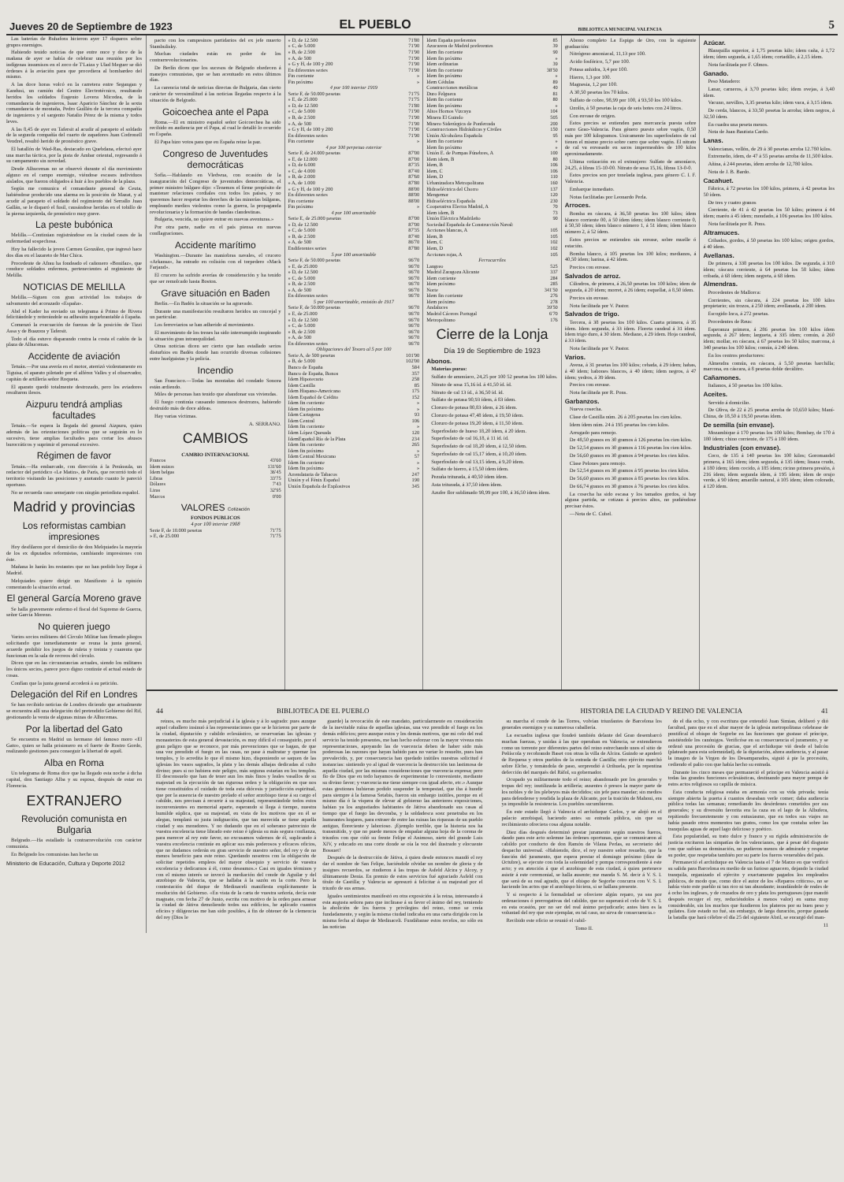Jueves 20 de Septiembre de 1923 EL PUEBLO BIBLIOTECA MUNICIPAL VALENCIA 5
Las baterías de Buhafora hicieron ayer 17 disparos sobre grupos enemigos.
Habiendo tenido noticias de que entre once y doce de la mañana de ayer se había de celebrar una reunión por los indígenas insumisos en el zoco de T'Laiza y Ulad Meguer se dió órdenes á la aviación para que procediera al bombardeo del mismo.
A las doce horas volcó en la carretera entre Segangan y Kandusi, un camión del Centro Electrotécnico, resultando heridos los soldados Eugenio Lovera Micodea, de la comandancia de ingenieros, Isaac Aparicio Sánchez de la sexta comandancia de montaña, Pedro Guillén de la tercera compañía de ingenieros y el sargento Natalio Pérez de la misma y todos leves.
A las 8,45 de ayer en Tafersit al acudir al parapeto el soldado de la segunda compañía del cuarto de zapadores Juan Codronell Vendrel, resultó herido de pronóstico grave.
El batallón de Wad-Ras, destacado en Quebdana, efectuó ayer una marcha táctica, por la pista de Ambar oriental, regresando á su campamento sin novedad.
Desde Alhucemas no se observó durante el día movimiento alguno en el campo enemigo, viéndose escasos individuos aislados, que fueron obligados á huir á los pueblos de la plaza.
Según me comunica el comandante general de Ceuta, habiéndose producido una alarma en la posición de Mazat, y al acudir al parapeto el soldado del regimiento del Serrallo Juan Gallán, se le disparó el fusil, causándose heridas en el tobillo de la pierna izquierda, de pronóstico muy grave.
La peste bubónica
Melilla.—Continúan registrándose en la ciudad casos de la enfermedad sospechosa.
Hoy ha fallecido la joven Carmen González, que ingresó hace dos días en el lazareto de Mar Chica.
Procedente de Afrau ha fondeado el cañonero «Bonifaz», que conduce soldados enfermos, pertenecientes al regimiento de Melilla.
NOTICIAS DE MELILLA
Melilla.—Siguen con gran actividad los trabajos de salvamento del acorazado «España».
Abd el Kader ha enviado un telegrama á Primo de Rivera felicitándole y reiterándole su adhesión inquebrantable á España.
Comenzó la evacuación de fuerzas de la posición de Tizzi Assa y de Buazora y Tafersit.
Todo el día estuvo disparando contra la costa el cañón de la plaza de Alhucemas.
Accidente de aviación
Tetuán.—Por una avería en el motor, aterrizó violentamente en Tiguisa, el aparato pilotado por el alférez Valles y el observador, capitán de artillería señor Roqueta.
El aparato quedó totalmente destrozado, pero los aviadores resultaron ilesos.
Aizpuru tendrá amplias facultades
Tetuán.—Se espera la llegada del general Aizpuru, quien además de las orientaciones políticas que se seguirán en lo sucesivo, tiene amplias facultades para cortar los abusos burocráticos y suprimir el personal excesivo.
Régimen de favor
Tetuán.—Ha embarcado, con dirección á la Península, un redactor del periódico «Le Matin», de París, que recorrió todo el territorio visitando las posiciones y anotando cuanto le pareció oportuno.
No se recuerda caso semejante con ningún periodista español.
Madrid y provincias
Los reformistas cambian impresiones
Hoy desfilaron por el domicilio de don Melquiades la mayoría de los ex diputados reformistas, cambiando impresiones con éste.
Mañana lo harán los restantes que no han podido hoy llegar á Madrid.
Melquiades quiere dirigir un Manifiesto á la opinión comentando la situación actual.
El general García Moreno grave
Se halla gravemente enfermo el fiscal del Supremo de Guerra, señor García Moreno.
No quieren juego
Varios socios militares del Círculo Militar han firmado pliegos solicitando que inmediatamente se reuna la junta general, acuerde prohibir los juegos de ruleta y treinta y cuarenta que funcionan en la sala de recreos del círculo.
Dicen que en las circunstancias actuales, siendo los militares los únicos socios, parece poco digno continúe el actual estado de cosas.
Confían que la junta general accederá á su petición.
Delegación del Rif en Londres
Se han recibido noticias de Londres diciendo que actualmente se encuentra allí una delegación del pretendido Gobierno del Rif, gestionando la venta de algunas minas de Alhucemas.
Por la libertad del Gato
Se encuentra en Madrid un hermano del famoso moro «El Gato», quien se halla prisionero en el fuerte de Rostro Gordo, realizando gestiones para conseguir la libertad de aquél.
Alba en Roma
Un telegrama de Roma dice que ha llegado esta noche á dicha capital, don Santiago Alba y su esposa, después de estar en Florencia.
EXTRANJERO
Revolución comunista en Bulgaria
Belgrado.—Ha estallado la contrarrevolución con carácter comunista.
En Belgrado los comunistas han hecho un
Ministerio de Educación, Cultura y Deporte 2012
pacto con los campesinos partidarios del ex jefe muerto Stambulisky.
Muchas ciudades están en poder de los contrarrevolucionarios.
De Berlín dicen que los sucesos de Belgrado obedecen á manejos comunistas, que se han acentuado en estos últimos días.
La carencia total de noticias directas de Bulgaria, dan cierto carácter de verosimilitud á las noticias llegadas respecto á la situación de Belgrado.
Goicoechea ante el Papa
Roma.—El ex ministro español señor Goicoechea ha sido recibido en audiencia por el Papa, al cual le detalló lo ocurrido en España.
El Papa hizo votos para que en España reine la paz.
Congreso de Juventudes democráticas
Sofía.—Hablando en Vledwna, con ocasión de la inauguración del Congreso de juventudes democráticas, el primer ministro búlgaro dijo: «Tenemos el firme propósito de mantener relaciones cordiales con todos los países, y no queremos hacer respetar los derechos de las minorías búlgaras, empleando medios violentos como la guerra, la propaganda revolucionaria y la formación de bandas clandestinas.
Bulgaria, vencida, no quiere entrar en nuevas aventuras.»
Por otra parte, nadie en el país piensa en nuevas conflagraciones.
Accidente marítimo
Washington.—Durante las maniobras navales, el crucero «Arkansa», ha entrado en colisión con el torpedero «Mack Farjand».
El crucero ha sufrido averías de consideración y ha tenido que ser remolcado hasta Boston.
Grave situación en Baden
Berlín.—En Badén la situación se ha agravado.
Durante una manifestación resultaron heridos un concejal y un particular.
Los ferroviarios se han adherido al movimiento.
El movimiento de los trenes ha sido interrumpido inspirando la situación gran intranquilidad.
Otras noticias dicen ser cierto que han estallado serios disturbios en Badén donde han ocurrido diversas colisiones entre huelguistas y la policía.
Incendio
San Francisco.—Todas las montañas del condado Sonora están ardiendo.
Miles de personas han tenido que abandonar sus viviendas.
El fuego continúa causando inmensos destrozos, habiendo destruído más de doce aldeas.
Hay varias víctimas.
A. SERRANO.
CAMBIOS
CAMBIO INTERNACIONAL
| Francos | 43'60 |
| Idem suizos | 131'60 |
| Idem belgas | 36'45 |
| Libras | 33'75 |
| Dólares | 7'43 |
| Liras | 32'95 |
| Marcos | 0'00 |
VALORES Cotización
FONDOS PUBLICOS
4 por 100 interior 1908
| Serie F, de 10.000 pesetas | 71'75 |
| » E, de 25.000 | 71'75 |
| » D, de 12.500 | 71'80 |
| » C, de 5.000 | 71'90 |
| » B, de 2.500 | 71'90 |
| » A, de 500 | 71'90 |
| » G y H, de 100 y 200 | 71'90 |
| En diferentes series | 71'90 |
| Fin corriente | » |
| Fin próximo | » |
| 4 por 100 interior 1919 | |
| Serie F, de 50.000 pesetas | 71'75 |
| » E, de 25.000 | 71'75 |
| » D, de 12.500 | 71'80 |
| » C, de 5.000 | 71'90 |
| » B, de 2.500 | 71'90 |
| » A, de 500 | 71'90 |
| » G y H, de 100 y 200 | 71'90 |
| En diferentes series | 71'90 |
| Fin corriente | » |
| 4 por 100 perpetuo exterior | |
| Serie F, de 24.000 pesetas | 87'00 |
| » E, de 12.000 | 87'00 |
| » D, de 6.000 | 87'35 |
| » C, de 4.000 | 87'40 |
| » B, de 2.000 | 87'60 |
| » A, de 1.000 | 87'80 |
| » G y H, de 100 y 200 | 88'00 |
| En diferentes series | 88'00 |
| Fin corriente | 88'00 |
| Fin próximo | » |
| 4 por 100 amortizable | |
| Serie E, de 25.000 pesetas | 87'00 |
| » D, de 12.500 | 87'00 |
| » C, de 5.000 | 87'35 |
| » B, de 2.500 | 87'40 |
| » A, de 500 | 86'70 |
| Endiferentes series | 87'80 |
| 5 por 100 amortizable | |
| Serie F, de 50.000 pesetas | 96'70 |
| » E, de 25.000 | 96'70 |
| » D, de 12.500 | 96'70 |
| » C, de 5.000 | 96'70 |
| » B, de 2.500 | 96'70 |
| » A, de 500 | 96'70 |
| En diferentes series | 96'70 |
| 5 por 100 amortizable, emisión de 1917 | |
| Serie F, de 50.000 pesetas | 96'70 |
| » E, de 25.000 | 96'70 |
| » D, de 12.500 | 96'70 |
| » C, de 5.000 | 96'70 |
| » B, de 2.500 | 96'70 |
| » A, de 500 | 96'70 |
| En diferentes series | 96'70 |
| Obligaciones del Tesoro al 5 por 100 | |
| Serie A, de 500 pesetas | 101'90 |
| » B, de 5.000 | 102'00 |
| Banco de España | 584 |
| Banco de España, Bonos | 357 |
| Idem Hipotecario | 258 |
| Idem Castilla | 85 |
| Idem Hispano-Americano | 175 |
| Idem Español de Crédito | 152 |
| Idem fin corriente | » |
| Idem fin próximo | » |
| Idem Cartagena | 93 |
| Idem Central | 106 |
| Idem fin corriente | » |
| Idem López Quesada | 120 |
| IdemEspañol Río de la Plata | 234 |
| Idem fin corriente | 265 |
| Idem fin próximo | » |
| Idem Central Mexicano | 57 |
| Idem fin corriente | » |
| Idem fin próximo | » |
| Arrendataria de Tabacos | 247 |
| Unión y el Fénix Español | 190 |
| Unión Española de Explosivos | 345 |
| Idem España preferentes | 85 |
| Azucarera de Madrid preferentes | 39 |
| Idem fin corriente | 90 |
| Idem fin próximo | » |
| Idem ordinarias | 39 |
| Idem fin corriente | 38'50 |
| Idem fin próximo | » |
| Idem Cédulas | 89 |
| Construcciones metálicas | 40 |
| Duro Felguera | 81 |
| Idem fin corriente | 80 |
| Idem fin próximo | » |
| Altos Hornos Vizcaya | 104 |
| Minera El Guindo | 505 |
| Minero Siderúrgica de Ponferrada | 200 |
| Construcciones Hidráulicas y Civiles | 150 |
| Unión Alcoholera Española | 95 |
| Idem fin corriente | » |
| Idem fin próximo | » |
| Unión E. de Pompas Fúnebres, A | 100 |
| Idem idem, B | 80 |
| Idem, B | 106 |
| Idem, C | 106 |
| Idem, D | 110 |
| Urbanizadora Metropolitana | 160 |
| Hidroeléctrica del Chorro | 137 |
| Mengemor | 120 |
| Hidroeléctrica Española | 230 |
| Cooperativa Electra Madrid, A | 70 |
| Idem idem, B | 73 |
| Unión Eléctrica Madrileño | 90 |
| Sociedad Española de Construcción Naval: | |
| Acciones blancas, A | 105 |
| Idem, B | 105 |
| Idem, C | 102 |
| Idem, D | 102 |
| Acciones rojas, A | 105 |
| Ferrocarriles | |
| Langreo | 525 |
| Madrid Zaragoza Alicante | 337 |
| Idem corriente | 284 |
| Idem próximo | 285 |
| Norte | 341'50 |
| Idem fin corriente | 276 |
| Idem próximo | 278 |
| Andaluces | 39'50 |
| Madrid Cáceres Portugal | 6'70 |
| Metropolitano | 176 |
Cierre de la Lonja
Día 19 de Septiembre de 1923
Abonos.
Materias puras:
Sulfato de amoníaco, 24,25 por 100 52 pesetas los 100 kilos.
Nitrato de sosa 15,16 íd. á 41,50 íd. íd.
Nitrato de cal 13 íd., á 36,50 íd. íd.
Sulfato de potasa 90,93 ídem, á 83 ídem.
Cloruro de potasa 80,83 ídem, á 26 ídem.
Cloruro de potasa 47,48 ídem, á 19,50 ídem.
Cloruro de potasa 19,20 ídem, á 11,50 ídem.
Superfosfato de hueso 18,20 ídem, á 20 ídem.
Superfosfato de cal 16,18, á 11 íd. íd.
Superfosfato de cal 18,20 ídem, á 12,50 ídem.
Superfosfato de cal 15,17 ídem, á 10,20 ídem.
Superfosfato de cal 13,15 ídem, á 9,20 ídem.
Sulfato de hierro, á 15,50 ídem ídem.
Pezuña triturada, á 40,50 ídem ídem.
Asta triturada, á 37,50 ídem ídem.
Azufre flor sublimado 98,99 por 100, á 36,50 ídem ídem.
Abono completo La Espiga de Oro, con la siguiente graduación:
Nitrógeno amoniacal, 11,13 por 100.
Acido fosfórico, 5,7 por 100.
Potasa anhidra, 3,4 por 100.
Hierro, 1,3 por 100.
Magnesia, 1,2 por 100.
A 30,50 pesetas los 70 kilos.
Sulfato de cobre, 98,99 por 100, á 93,50 los 100 kilos.
Ozolín, á 50 pesetas la caja de seis botes con 24 litros.
Con envase de origen.
Estos precios se entienden para mercancía puesta sobre carro Grao-Valencia. Para género puesto sobre vagón, 0,50 más por 100 kilogramos. Unicamente los superfosfatos de cal tienen el mismo precio sobre carro que sobre vagón. El nitrato de cal va envasado en sacos impermeables de 100 kilos aproximadamente.
Ultima cotización en el extranjero: Sulfato de amoníaco, 24,25, á libras 15-10-00. Nitrato de sosa 15,16, libras 13-0-0.
Estos precios son por tonelada inglesa, para género C. I. F. Valencia.
Embarque inmediato.
Notas facilitadas por Leonardo Perla.
Arroces.
Bomba en cáscara, á 36,50 pesetas los 100 kilos; ídem blanco corriente 00, á 50 ídem ídem; ídem blanco corriente 0, á 50,50 ídem; ídem blanco número 1, á 51 ídem; ídem blanco número 2, á 52 ídem.
Estos precios se entienden sin envase, sobre muelle ó estación.
Bomba blanco, á 105 pesetas los 100 kilos; medianos, á 40,50 ídem; harina, á 42 ídem.
Precios con envase.
Salvados de arroz.
Cilindros, de primera, á 26,50 pesetas los 100 kilos; ídem de segunda, á 20 ídem; morret, á 26 ídem; esquellat, á 8,50 ídem.
Precios sin envase.
Nota facilitada por V. Pastor.
Salvados de trigo.
Tercera, á 38 pesetas los 100 kilos. Cuarta primera, á 35 ídem. Idem segunda, á 33 ídem. Floreta candeal á 31 ídem. Idem trigo duro, á 30 ídem. Mediano, á 29 ídem. Hoja candeal, á 33 ídem.
Nota facilitada por V. Pastor.
Varios.
Avena, á 31 pesetas los 100 kilos; cebada, á 29 ídem; habas, á 40 ídem; habones blancos, á 40 ídem; ídem negros, á 47 ídem; yedros, á 39 ídem.
Precios con envase.
Nota facilitada por R. Pons.
Garbanzos.
Nueva cosecha.
Clase de Castilla núm. 26 á 205 pesetas los cien kilos.
Idem ídem núm. 24 á 195 pesetas los cien kilos.
Arrugado para remojo.
De 48,50 granos en 30 gramos á 126 pesetas los cien kilos.
De 52,54 granos en 30 gramos á 116 pesetas los cien kilos.
De 56,60 granos en 30 gramos á 94 pesetas los cien kilos.
Clase Pelones para remojo.
De 52,54 granos en 30 gramos á 95 pesetas los cien kilos.
De 56,60 granos en 30 gramos á 85 pesetas los cien kilos.
De 66,74 granos en 30 gramos á 76 pesetas los cien kilos.
La cosecha ha sido escasa y los tamaños gordos, si hay alguna partida, se cotizan á precios altos, no pudiéndose precisar éstos.
—Nota de C. Cubel.
Azúcar.
Blanquilla superior, á 1,75 pesetas kilo; ídem caña, á 1,72 ídem; ídem segunda, á 1,65 ídem; cortadillo, á 2,15 ídem.
Nota facilitada por F. Olmos.
Ganado.
Peso Matadero:
Lanar, carneros, á 3,70 pesetas kilo; ídem ovejas, á 3,40 ídem.
Vacuno, novillos, 3,35 pesetas kilo; ídem vaca, á 3,15 ídem.
De cerda, blancos, á 33,50 pesetas la arroba; ídem negros, á 32,50 ídem.
En cuadra una peseta menos.
Nota de Juan Bautista Cardo.
Lanas.
Valencianas, vellón, de 29 á 30 pesetas arroba 12.780 kilos.
Extremeño, ídem, de 47 á 55 pesetas arroba de 11,500 kilos.
Añina, á 244 pesetas, ídem arroba de 12,780 kilos.
Nota de J. B. Bardo.
Cacahuet.
Fábrica, á 72 pesetas los 100 kilos, primera, á 42 pesetas los 50 ídem.
De tres y cuatro granos
Corriente, de 41 á 42 pesetas los 50 kilos; primera á 44 ídem; marén á 45 ídem; mondado, á 106 pesetas los 100 kilos.
Nota facilitada por R. Pons.
Altramuces.
Cribados, gordos, á 50 pesetas los 100 kilos; origen gordos, á 40 ídem.
Avellanas.
De primera, á 338 pesetas los 100 kilos. De segunda, á 310 ídem; cáscara corriente, á 64 pesetas los 58 kilos; ídem cribada, á 68 ídem; ídem negreta, á 68 ídem.
Almendras.
Procedentes de Mallorca:
Corrientes, sin cáscara, á 224 pesetas los 100 kilos propietario; sin trozos, á 250 ídem; avellanada, á 280 ídem.
Escogido Inca, á 272 pesetas.
Procedentes de Reus:
Esperanza primera, á 286 pesetas los 100 kilos ídem segunda, á 267 ídem; largueta, á 335 ídem; común, á 260 ídem; mollar, en cáscara, á 67 pesetas los 50 kilos; marcona, á 340 pesetas los 100 kilos; común, á 240 ídem.
En los centros productores:
Almendra común, en cáscara, á 5,50 pesetas barchilla; marcona, en cáscara, á 8 pesetas doble decálitro.
Cañamones.
Italianos, á 50 pesetas los 100 kilos.
Aceites.
Servido á domicilio.
De Oliva, de 22 á 25 pesetas arroba de 10,650 kilos; Maní-China, de 18,50 á 19,50 pesetas ídem.
De semilla (sin envase).
Mozambique á 170 pesetas los 100 kilos; Bombay, de 170 á 180 ídem; chino corriente, de 175 á 180 ídem.
Industriales (con envase).
Coco, de 135 á 140 pesetas los 100 kilos; Goromandel primera, á 165 ídem; ídem segunda, á 135 ídem; linaza crudo, á 180 ídem; ídem cocido, á 185 ídem; ricino primera presión, á 216 ídem; ídem segunda ídem, á 195 ídem; ídem de orujo verde, á 90 ídem; amarillo natural, á 105 ídem; ídem colorado, á 120 ídem.
44 BIBLIOTECA DE EL PUEBLO
reinos, es mucho más perjudicial á la iglesia y á lo sagrado: pues aunque aquel caballero insinuó á las representaciones que se le hicieron por parte de la ciudad, diputación y cabildo eclesiástico, se reservarían las iglesias y monasterios de esta general devastación, es muy difícil el conseguirlo, por el gran peligro que se reconoce, por más prevenciones que se hagan, de que una vez prendido el fuego en las casas, no pase á maltratar y quemar los templos, y lo acredita lo que él mismo hizo, disponiendo se saquen de las iglesias los vasos sagrados, la plata y las demás alhajas dedicadas al culto divino; pues si no hubiera este peligro, más seguras estarían en los templos. El desconsuelo que han de tener aun los más finos y leales vasallos de su majestad en la ejecución de tan rigurosa orden y la obligación en que nos tiene constituídos el cuidado de toda esta diócesis y jurisdicción espiritual, que por la ausencia de nuestro prelado el señor arzobispo tiene á su cargo el cabildo, nos precisan á recurrir á su majestad, representándole todos estos inconvenientes en memorial aparte, esperando si llega á tiempo, nuestra humilde súplica, que su majestad, en vista de los motivos que en él se alegan, templará su justa indignación, que tan merecida se tiene aquella ciudad y sus moradores. Y no dudando que en el soberano patrocinio de vuestra excelencia tiene librado este reino é iglesia su más segura confianza, para merecer al rey este favor, no excusamos valernos de él, suplicando á vuestra excelencia continúe en aplicar sus más poderosos y eficaces oficios, que no dudamos cederán en gran servicio de nuestro señor, del rey y de no menos beneficio para este reino. Quedando nosotros con la obligación de solicitar repetidos empleos del mayor obsequio y servicio de vuestra excelencia y dedicarnos á él, como deseamos.» Casi en iguales términos y con el mismo interés se invocó la mediación del conde de Aguilar y del arzobispo de Valencia, que se hallaba á la sazón en la corte. Pero la contestación del duque de Medinaceli manifiesta explícitamente la resolución del Gobierno. «En vista de la carta de vuestra señoría, decía este magnate, con fecha 27 de Junio, escrita con motivo de la orden para arrasar la ciudad de Játiva demoliendo todos sus edificios, he aplicado cuantos oficios y diligencias me han sido posibles, á fin de obtener de la clemencia del rey (Dios le
guarde) la revocación de este mandato, particularmente en consideración de la inevitable ruína de aquellas iglesias, una vez prendido el fuego en los demás edificios; pero aunque estos y los demás motivos, que mi celo del real servicio ha tenido presentes, me han hecho esforzar con la mayor viveza mis representaciones, apoyando las de vuecencia deben de haber sido más poderosas las razones que hayan habido para no variar lo resuelto, pues han prevalecido, y, por consecuencia han quedado inútiles nuestras solicitud é instancias: sintiendo yo al igual de vuecencia la destrucción tan lastimosa de aquella ciudad, por las mismas consideraciones que vuecencia expresa; pero fío de Dios que en todo hayamos de experimentar lo conveniente, mediante su divino favor; y vuecencia me tiene siempre con igual afecto, etc.» Aunque estas gestiones hubieran podido suspender la tempestad, que iba á hundir para siempre á la famosa Setabis, fueron sin embargo inútiles, porque en el mismo día ó la víspera de elevar al gobierno las anteriores exposiciones, habían ya los angustiados habitantes de Játiva abandonado sus casas al tiempo que el fuego las devoraba, y la soldadesca soez penetraba en los humeantes hogares, para extraer de entre las ruinas las riquezas de un pueblo antiguo, floreciente y laborioso. ¡Ejemplo terrible, que la historia nos ha transmitido, y que no puede menos de empañar alguna hoja de la corona de triunfos con que ciñó su frente Felipe el Animoso, nieto del grande Luis XIV, y educado en una corte donde se oía la voz del ilustrado y elocuente Bossuet!
Después de la destrucción de Játiva, á quien desde entonces mandó el rey dar el nombre de San Felipe, haciéndole olvidar un nombre de gloria y de insignes recuerdos, se rindieron á las tropas de Asfeld Alcira y Alcoy, y últimamente Denia. En premio de estos servicios fué agraciado Asfeld con título de Castilla; y Valencia se apresuró á felicitar á su majestad por el triunfo de sus armas.
Iguales sentimientos manifestó en otra exposición á la reina, interesando á esta augusta señora para que inclinase á su favor el ánimo del rey, temiendo la abolición de los fueros y privilegios del reino, como se creía fundadamente, y según la misma ciudad indicaba en una carta dirigida con la misma fecha al duque de Medinaceli. Fundábanse estos recelos, no sólo en las noticias
HISTORIA DE LA CIUDAD Y REINO DE VALENCIA 41
su marcha el conde de las Torres, volvían triunfantes de Barcelona los generales enemigos y su numerosa caballería.
La escuadra inglesa que fondeó también delante del Grao desembarcó muchas fuerzas, y unidas á las que operaban en Valencia, se extendieron como un torrente por diferentes partes del reino estrechando unos el sitio de Peñíscola y recobrando Baset con otras la villa de Alcira. Guindo se apoderó de Requena y otros pueblos de la entrada de Castilla; otro ejército marchó sobre Elche, y tomándola de paso, sorprendió á Orihuela, por la repentina defección del marqués del Ráfol, su gobernador.
Ocupado ya militarmente todo el reino; abandonado por los generales y tropas del rey; inutilizada la artillería; ausentes ó presos la mayor parte de los nobles y de los plebeyos más decididos; sin jefe para mandar; sin medios para defenderse y rendida la plaza de Alicante, por la traición de Mahoni, era ya imposible la resistencia. Los pueblos sucumbieron.
En este estado llegó á Valencia el archiduque Carlos, y se alojó en el palacio arzobispal, haciendo antes su entrada pública, sin que su recibimiento ofreciera cosa alguna notable.
Diez días después determinó prestar juramento según nuestros fueros, dando para este acto solemne las órdenes oportunas, que se comunicaron al cabildo por conducto de don Ramón de Vilana Perlas, su secretario del despacho universal. «Habiendo, dice, el rey nuestro señor resuelto, que la función del juramento, que espera prestar el domingo próximo (diez de Octubre), se ejecute con toda la solemnidad y pompa correspondiente á este acto; y en atención á que el arzobispo de esta ciudad, á quien pertenece asistir á este ceremonial, se halla ausente; me manda S. M. decir á V. S. I. que será de su real agrado, que el obispo de Segorbe concurra con V. S. I. haciendo los actos que el arzobispo hiciera, si se hallara presente.
Y si respecto á la formalidad se ofreciere algún reparo, ya sea por ordenaciones ó prerrogativas del cabildo, que no superará el celo de V. S. I. en esta ocasión, por no ser del real ánimo perjudicarle; antes bien es la voluntad del rey que este ejemplar, en tal caso, no sirva de consecuencia.»
Recibido este oficio se reunió el cabil-
Tomo II.
do el día ocho, y con escritura que extendió Juan Simian, deliberó y dió facultad, para que en el altar mayor de la iglesia metropolitana celebrase de pontifical el obispo de Segorbe en las funciones que gustase el príncipe, asistiéndole los canónigos. Verificóse en su consecuencia el juramento, y se ordenó una procesión de gracias, que el archiduque vió desde el balcón (plateado para esta solemnidad), de la diputación, ahora audiencia, y al pasar la imagen de la Virgen de los Desamparados, siguió á pie la procesión, cediendo el palio con que había hecho su entrada.
Durante los cinco meses que permaneció el príncipe en Valencia asistió á todas las grandes funciones eclesiásticas, destinando para mayor pompa de estos actos religiosos su capilla de música.
Esta conducta religiosa estaba en armonía con su vida privada; tenía siempre abierta la puerta á cuantos deseaban verle comer; daba audiencia pública todas las semanas; remediando los desórdenes cometidos por sus generales; y su diversión favorita era la caza en el lago de la Albufera, repitiendo frecuentemente y con entusiasmo, que en todos sus viajes no había pasado otros momentos tan gratos, como los que contaba sobre las tranquilas aguas de aquel lago delicioso y poético.
Esta popularidad, su trato dulce y franco y su rígida administración de justicia excitaron las simpatías de los valencianos, que á pesar del disgusto con que sufrían su dominación, no pudieron menos de admirarle y respetar su poder, que respetaba también por su parte los fueros venerables del país.
Permaneció el archiduque en Valencia hasta el 7 de Marzo en que verificó su salida para Barcelona en medio de un furioso aguacero, dejando la ciudad tranquila, organizado el ejército y exactamente pagados los empleados públicos, de modo que, como dice el autor de los «Reparos críticos», no se había visto este pueblo ni tan rico ni tan abundante; inundándole de reales de á ocho los ingleses, y de cruzados de oro y plata los portugueses (que mandó después recoger el rey, reduciéndolos á menos valor) en suma muy considerable, sin los muchos que fundieron los plateros por su buen peso y quilates. Este estado no fué, sin embargo, de larga duración, porque ganada la batalla que hará célebre el día 25 del siguiente Abril, se encargó del man-
11